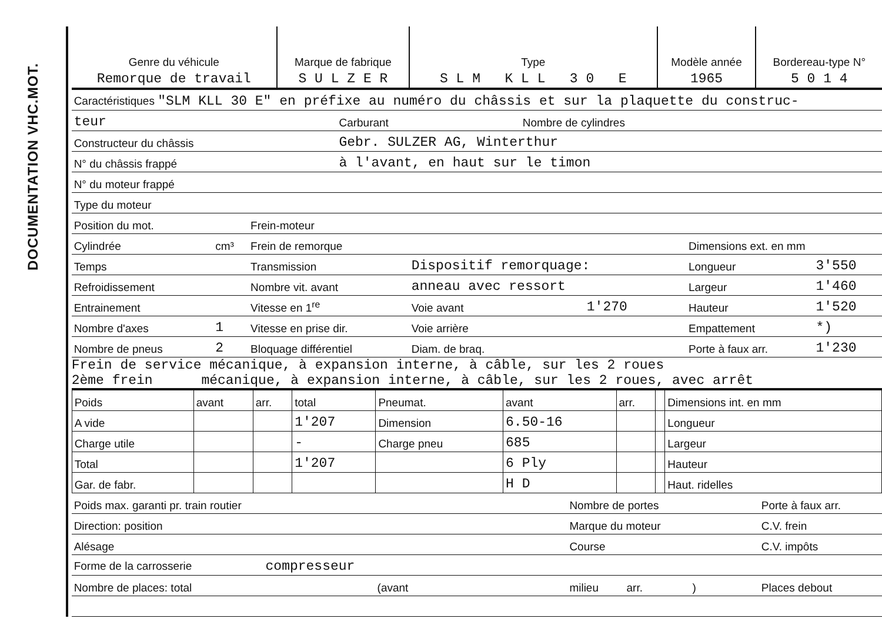DOCUMENTATION VHC.MOT.
| Genre du véhicule | Marque de fabrique | Type | Modèle année | Bordereau-type N° |
| --- | --- | --- | --- | --- |
| Remorque de travail | S U L Z E R | S L M K L L 3 0 E | 1965 | 5 0 1 4 |
| Caractéristiques "SLM KLL 30 E" en préfixe au numéro du châssis et sur la plaquette du construc- | | | |
| teur | | Carburant | Nombre de cylindres |
| Constructeur du châssis | Gebr. SULZER AG, Winterthur | | |
| N° du châssis frappé | à l'avant, en haut sur le timon | | |
| N° du moteur frappé | | | |
| Type du moteur | | | |
| Position du mot. | | Frein-moteur | | | | |
| Cylindrée | cm³ | Frein de remorque | | | Dimensions ext. en mm | |
| Temps | | Transmission | Dispositif remorquage: | | Longueur | 3'550 |
| Refroidissement | | Nombre vit. avant | anneau avec ressort | | Largeur | 1'460 |
| Entrainement | | Vitesse en 1<sup>re</sup> | Voie avant | 1'270 | Hauteur | 1'520 |
| Nombre d'axes | 1 | Vitesse en prise dir. | Voie arrière | | Empattement | *) |
| Nombre de pneus | 2 | Bloquage différentiel | Diam. de braq. | | Porte à faux arr. | 1'230 |
Frein de service mécanique, à expansion interne, à câble, sur les 2 roues
2ème frein mécanique, à expansion interne, à câble, sur les 2 roues, avec arrêt
| Poids | avant | arr. | total | Pneumat. | avant | arr. | | Dimensions int. en mm |
| A vide | | | 1'207 | Dimension | 6.50-16 | | | Longueur |
| Charge utile | | | - | Charge pneu | 685 | | | Largeur |
| Total | | | 1'207 | | 6 Ply | | | Hauteur |
| Gar. de fabr. | | | | | H D | | | Haut. ridelles |
| Poids max. garanti pr. train routier | Nombre de portes | Porte à faux arr. |
| Direction: position | Marque du moteur | C.V. frein |
| Alésage | Course | C.V. impôts |
| Forme de la carrosserie compresseur | | |
| Nombre de places: total (avant | milieu arr. ) | Places debout |